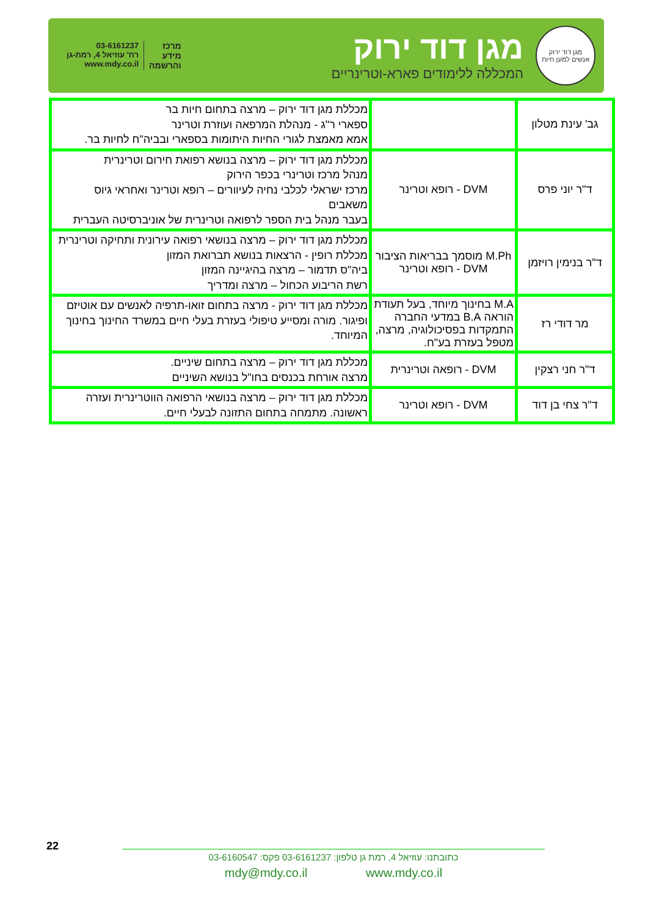מגן דוד ירוק
אנשים למען חיות
מגן דוד ירוק
המכללה ללימודים פארא-וטרינריים
מרכז
מידע
והרשמה
03-6161237
רח' עוזיאל 4, רמת-גן
www.mdy.co.il
| גב' עינת מטלון | | מכללת מגן דוד ירוק – מרצה בתחום חיות בר ספארי ר"ג - מנהלת המרפאה ועוזרת וטרינר אמא מאמצת לגורי החיות היתומות בספארי ובביה"ח לחיות בר. |
| ד"ר יוני פרס | DVM - רופא וטרינר | מכללת מגן דוד ירוק – מרצה בנושא רפואת חירום וטרינרית מנהל מרכז וטרינרי בכפר הירוק מרכז ישראלי לכלבי נחיה לעיוורים – רופא וטרינר ואחראי גיוס משאבים בעבר מנהל בית הספר לרפואה וטרינרית של אוניברסיטה העברית |
| ד"ר בנימין רויזמן | M.Ph מוסמך בבריאות הציבור DVM - רופא וטרינר | מכללת מגן דוד ירוק – מרצה בנושאי רפואה עירונית ותחיקה וטרינרית מכללת רופין - הרצאות בנושא תברואת המזון ביה"ס תדמור – מרצה בהיגיינה המזון רשת הריבוע הכחול – מרצה ומדריך |
| מר דודי רז | M.A בחינוך מיוחד, בעל תעודת הוראה B.A במדעי החברה התמקדות בפסיכולוגיה, מרצה, מטפל בעזרת בע"ח. | מכללת מגן דוד ירוק - מרצה בתחום זואו-תרפיה לאנשים עם אוטיזם ופיגור. מורה ומסייע טיפולי בעזרת בעלי חיים במשרד החינוך בחינוך המיוחד. |
| ד"ר חני רצקין | DVM - רופאה וטרינרית | מכללת מגן דוד ירוק – מרצה בתחום שיניים. מרצה אורחת בכנסים בחו"ל בנושא השיניים |
| ד"ר צחי בן דוד | DVM - רופא וטרינר | מכללת מגן דוד ירוק – מרצה בנושאי הרפואה הווטרינרית ועזרה ראשונה. מתמחה בתחום התזונה לבעלי חיים. |
22
כתובתנו: עוזיאל 4, רמת גן טלפון: 03-6161237 פקס: 03-6160547
mdy@mdy.co.il www.mdy.co.il